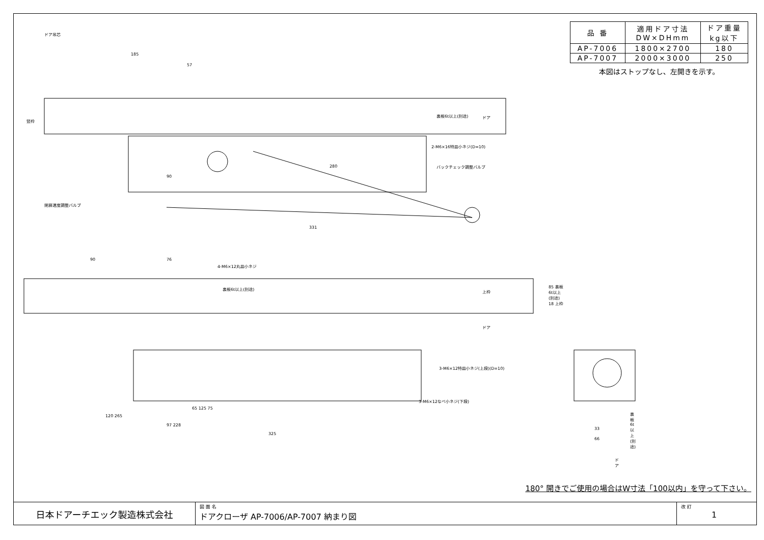ドア吊芯
185
57
竪枠
裏板6t以上(別途) ドア
2-M6×16特皿小ネジ(D=10)
280 バックチェック調整バルブ
90
閉扉速度調整バルブ
331
90 76
4-M6×12丸皿小ネジ
裏板6t以上(別途)
上枠
ドア
3-M6×12特皿小ネジ(上段)(D=10)
3-M6×12なべ小ネジ(下段)
65 125 75
120 265
97 228
325
85 裏板6t以上(別途) 18 上枠
裏板6t以上(別途)
33
66
ドア
| 品 番 | 適用ドア寸法 DW×DHmm | ドア重量 kg以下 |
| --- | --- | --- |
| AP-7006 | 1800×2700 | 180 |
| AP-7007 | 2000×3000 | 250 |
本図はストップなし、左開きを示す。
180° 開きでご使用の場合はW寸法「100以内」を守って下さい。
日本ドアーチエック製造株式会社
図 面 名
ドアクローザ AP-7006/AP-7007 納まり図
改 訂
1